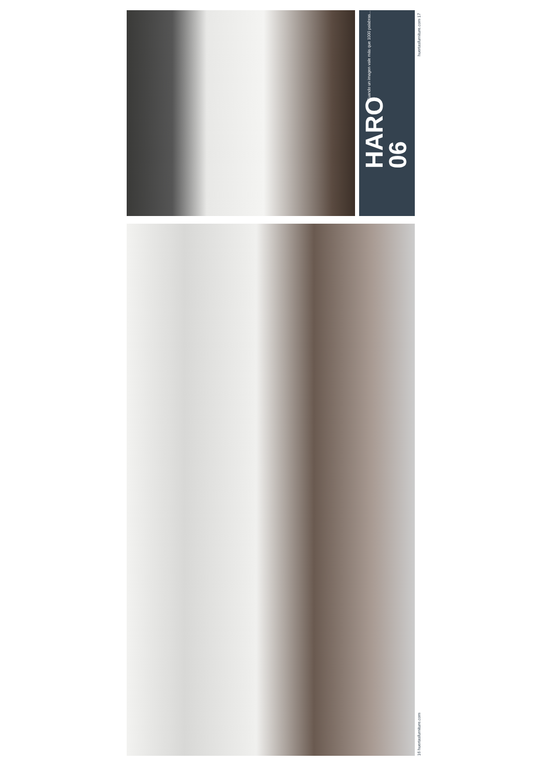HARO
06
Cuando un imagen vale más que 1000 palabras...
huertasfurniture.com 17
16 huertasfurniture.com